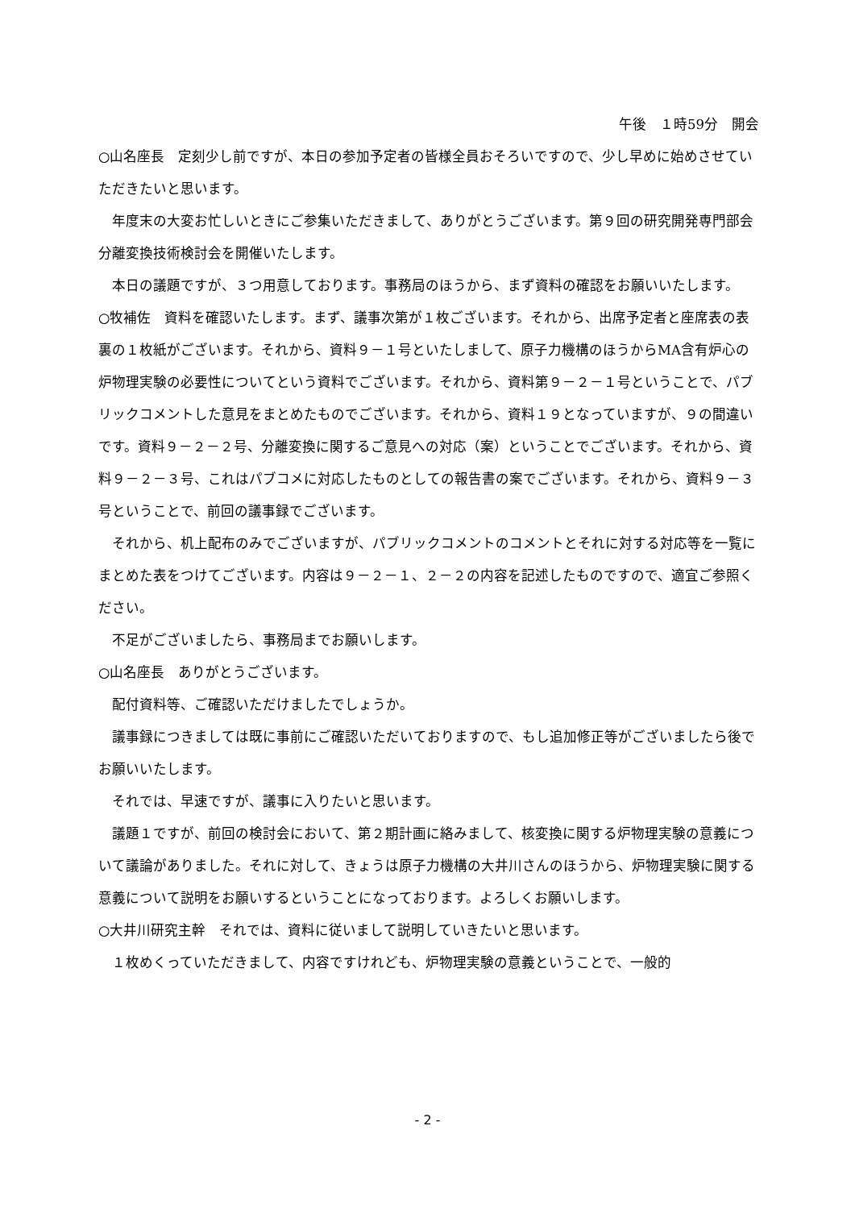午後　１時59分　開会
○山名座長　定刻少し前ですが、本日の参加予定者の皆様全員おそろいですので、少し早めに始めさせていただきたいと思います。
年度末の大変お忙しいときにご参集いただきまして、ありがとうございます。第９回の研究開発専門部会分離変換技術検討会を開催いたします。
本日の議題ですが、３つ用意しております。事務局のほうから、まず資料の確認をお願いいたします。
○牧補佐　資料を確認いたします。まず、議事次第が１枚ございます。それから、出席予定者と座席表の表裏の１枚紙がございます。それから、資料９－１号といたしまして、原子力機構のほうからMA含有炉心の炉物理実験の必要性についてという資料でございます。それから、資料第９－２－１号ということで、パブリックコメントした意見をまとめたものでございます。それから、資料１９となっていますが、９の間違いです。資料９－２－２号、分離変換に関するご意見への対応（案）ということでございます。それから、資料９－２－３号、これはパブコメに対応したものとしての報告書の案でございます。それから、資料９－３号ということで、前回の議事録でございます。
それから、机上配布のみでございますが、パブリックコメントのコメントとそれに対する対応等を一覧にまとめた表をつけてございます。内容は９－２－１、２－２の内容を記述したものですので、適宜ご参照ください。
不足がございましたら、事務局までお願いします。
○山名座長　ありがとうございます。
配付資料等、ご確認いただけましたでしょうか。
議事録につきましては既に事前にご確認いただいておりますので、もし追加修正等がございましたら後でお願いいたします。
それでは、早速ですが、議事に入りたいと思います。
議題１ですが、前回の検討会において、第２期計画に絡みまして、核変換に関する炉物理実験の意義について議論がありました。それに対して、きょうは原子力機構の大井川さんのほうから、炉物理実験に関する意義について説明をお願いするということになっております。よろしくお願いします。
○大井川研究主幹　それでは、資料に従いまして説明していきたいと思います。
１枚めくっていただきまして、内容ですけれども、炉物理実験の意義ということで、一般的
- 2 -